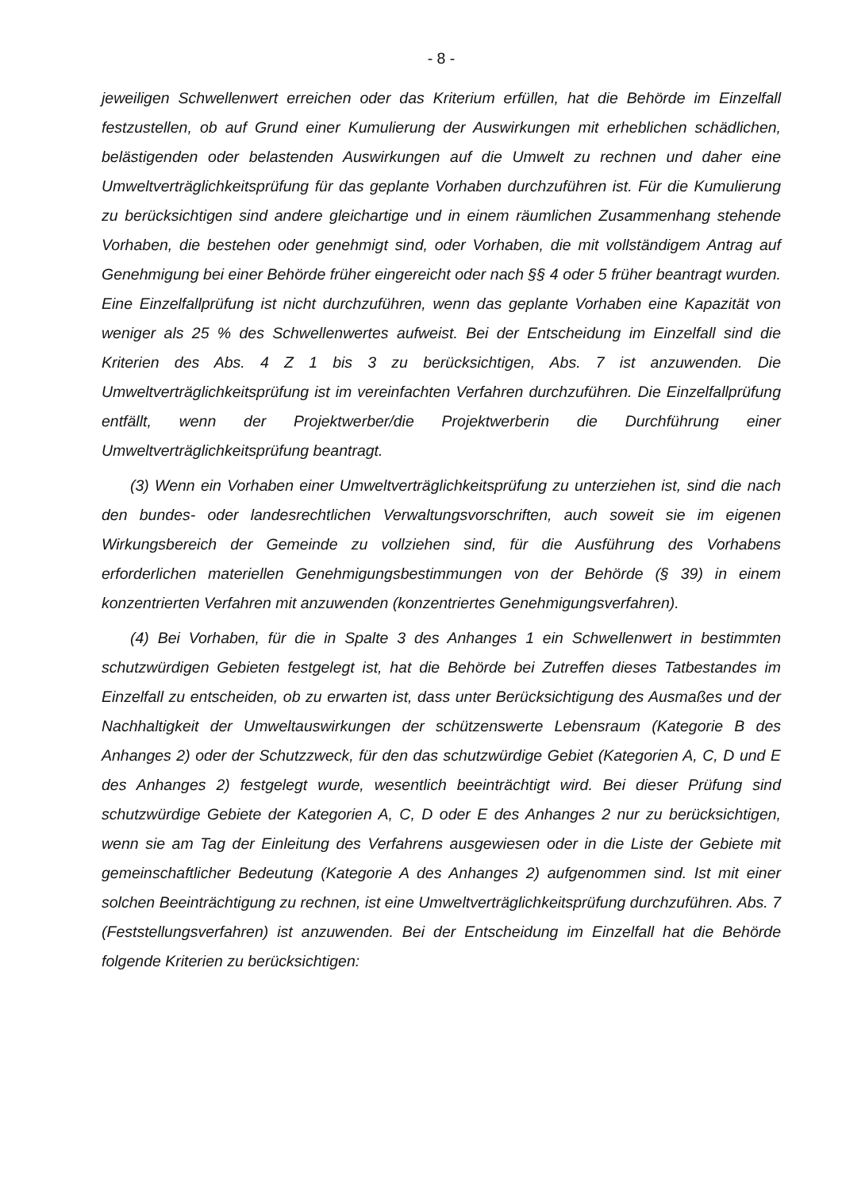- 8 -
jeweiligen Schwellenwert erreichen oder das Kriterium erfüllen, hat die Behörde im Einzelfall festzustellen, ob auf Grund einer Kumulierung der Auswirkungen mit erheblichen schädlichen, belästigenden oder belastenden Auswirkungen auf die Umwelt zu rechnen und daher eine Umweltverträglichkeitsprüfung für das geplante Vorhaben durchzuführen ist. Für die Kumulierung zu berücksichtigen sind andere gleichartige und in einem räumlichen Zusammenhang stehende Vorhaben, die bestehen oder genehmigt sind, oder Vorhaben, die mit vollständigem Antrag auf Genehmigung bei einer Behörde früher eingereicht oder nach §§ 4 oder 5 früher beantragt wurden. Eine Einzelfallprüfung ist nicht durchzuführen, wenn das geplante Vorhaben eine Kapazität von weniger als 25 % des Schwellenwertes aufweist. Bei der Entscheidung im Einzelfall sind die Kriterien des Abs. 4 Z 1 bis 3 zu berücksichtigen, Abs. 7 ist anzuwenden. Die Umweltverträglichkeitsprüfung ist im vereinfachten Verfahren durchzuführen. Die Einzelfallprüfung entfällt, wenn der Projektwerber/die Projektwerberin die Durchführung einer Umweltverträglichkeitsprüfung beantragt.
(3) Wenn ein Vorhaben einer Umweltverträglichkeitsprüfung zu unterziehen ist, sind die nach den bundes- oder landesrechtlichen Verwaltungsvorschriften, auch soweit sie im eigenen Wirkungsbereich der Gemeinde zu vollziehen sind, für die Ausführung des Vorhabens erforderlichen materiellen Genehmigungsbestimmungen von der Behörde (§ 39) in einem konzentrierten Verfahren mit anzuwenden (konzentriertes Genehmigungsverfahren).
(4) Bei Vorhaben, für die in Spalte 3 des Anhanges 1 ein Schwellenwert in bestimmten schutzwürdigen Gebieten festgelegt ist, hat die Behörde bei Zutreffen dieses Tatbestandes im Einzelfall zu entscheiden, ob zu erwarten ist, dass unter Berücksichtigung des Ausmaßes und der Nachhaltigkeit der Umweltauswirkungen der schützenswerte Lebensraum (Kategorie B des Anhanges 2) oder der Schutzzweck, für den das schutzwürdige Gebiet (Kategorien A, C, D und E des Anhanges 2) festgelegt wurde, wesentlich beeinträchtigt wird. Bei dieser Prüfung sind schutzwürdige Gebiete der Kategorien A, C, D oder E des Anhanges 2 nur zu berücksichtigen, wenn sie am Tag der Einleitung des Verfahrens ausgewiesen oder in die Liste der Gebiete mit gemeinschaftlicher Bedeutung (Kategorie A des Anhanges 2) aufgenommen sind. Ist mit einer solchen Beeinträchtigung zu rechnen, ist eine Umweltverträglichkeitsprüfung durchzuführen. Abs. 7 (Feststellungsverfahren) ist anzuwenden. Bei der Entscheidung im Einzelfall hat die Behörde folgende Kriterien zu berücksichtigen: